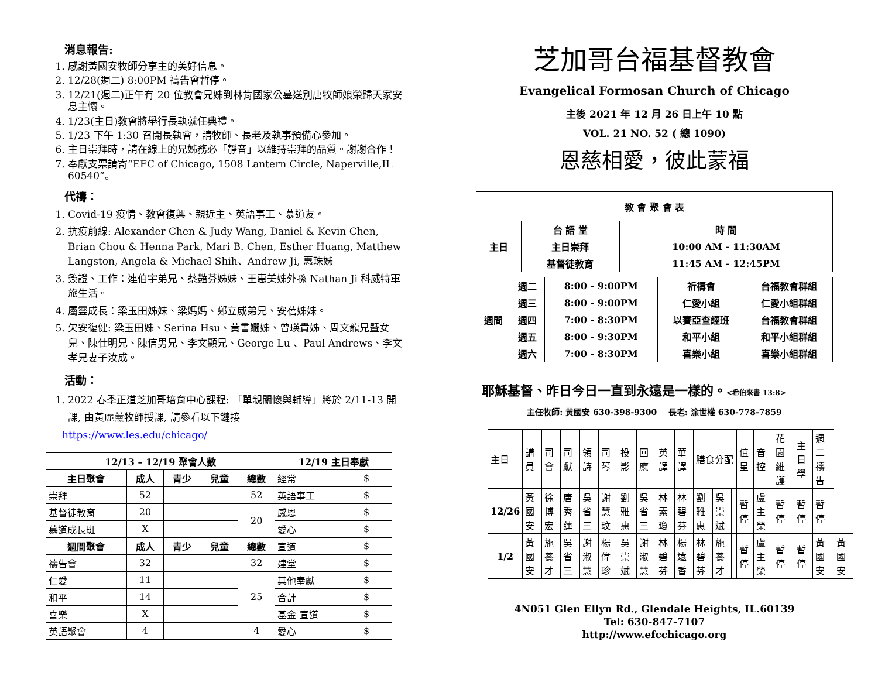消息報告:
1. 感謝黃國安牧師分享主的美好信息。
2. 12/28(週二) 8:00PM 禱告會暫停。
3. 12/21(週二)正午有 20 位教會兄姊到林肯國家公墓送別唐牧師娘榮歸天家安息主懷。
4. 1/23(主日)教會將舉行長執就任典禮。
5. 1/23 下午 1:30 召開長執會，請牧師、長老及執事預備心參加。
6. 主日崇拜時，請在線上的兄姊務必「靜音」以維持崇拜的品質。謝謝合作！
7. 奉獻支票請寄“EFC of Chicago, 1508 Lantern Circle, Naperville,IL 60540”。
代禱：
1. Covid-19 疫情、教會復興、親近主、英語事工、慕道友。
2. 抗疫前線: Alexander Chen & Judy Wang, Daniel & Kevin Chen, Brian Chou & Henna Park, Mari B. Chen, Esther Huang, Matthew Langston, Angela & Michael Shih、Andrew Ji, 惠珠姊
3. 簽證、工作：連伯宇弟兄、蔡豔芬姊妹、王惠美姊外孫 Nathan Ji 科威特軍旅生活。
4. 屬靈成長：梁玉田姊妹、梁媽媽、鄭立威弟兄、安蓓姊妹。
5. 欠安復健: 梁玉田姊、Serina Hsu、黃書嫺姊、曾瑛貴姊、周文龍兄暨女兒、陳仕明兄、陳信男兄、李文顯兄、George Lu 、Paul Andrews、李文孝兄妻子汝成。
活動：
1. 2022 春季正道芝加哥培育中心課程: 「單親關懷與輔導」將於 2/11-13 開課, 由黃麗薰牧師授課, 請參看以下鏈接
https://www.les.edu/chicago/
| 12/13 – 12/19 聚會人數 | | | | | 12/19 主日奉獻 | | |
| --- | --- | --- | --- | --- | --- | --- | --- |
| 主日聚會 | 成人 | 青少 | 兒童 | 總數 | 經常 | $ | |
| 崇拜 | 52 | | | 52 | 英語事工 | $ | |
| 基督徒教育 | 20 | | | 20 | 感恩 | $ | |
| 慕道成長班 | X | | | | 愛心 | $ | |
| 週間聚會 | 成人 | 青少 | 兒童 | 總數 | 宣道 | $ | |
| 禱告會 | 32 | | | 32 | 建堂 | $ | |
| 仁愛 | 11 | | | 25 | 其他奉獻 | $ | |
| 和平 | 14 | | | | 合計 | $ | |
| 喜樂 | X | | | | 基金 宣道 | $ | |
| 英語聚會 | 4 | | | 4 | 愛心 | $ | |
芝加哥台福基督教會
Evangelical Formosan Church of Chicago
主後 2021 年 12 月 26 日上午 10 點
VOL. 21 NO. 52 ( 總 1090)
恩慈相愛，彼此蒙福
| 教 會 聚 會 表 | | |
| --- | --- | --- |
| 主日 | 台 語 堂 | 時 間 |
| | 主日崇拜 | 10:00 AM - 11:30AM |
| | 基督徒教育 | 11:45 AM - 12:45PM |
| 週間 | 週二 | 8:00 - 9:00PM | 祈禱會 | 台福教會群組 |
| --- | --- | --- | --- | --- |
| | 週三 | 8:00 - 9:00PM | 仁愛小組 | 仁愛小組群組 |
| | 週四 | 7:00 - 8:30PM | 以賽亞查經班 | 台福教會群組 |
| | 週五 | 8:00 - 9:30PM | 和平小組 | 和平小組群組 |
| | 週六 | 7:00 - 8:30PM | 喜樂小組 | 喜樂小組群組 |
耶穌基督、昨日今日一直到永遠是一樣的。<希伯來書 13:8>
主任牧師: 黃國安 630-398-9300 長老: 涂世權 630-778-7859
| 主日 | 講員 | 司會 | 司獻 | 領詩 | 司琴 | 投影 | 回應 | 英譯 | 華譯 | 膳食分配 | | | 值星 | 音控 | 花園維護 | 主日學 | 週二禱告 | |
| 12/26 | 黃國安 | 徐博宏 | 唐秀蓮 | 吳省三 | 謝慧玟 | 劉雅惠 | 吳省三 | 林素瓊 | 林碧芬 | 劉雅惠 | 吳崇斌 | | 暫停 | 盧主榮 | 暫停 | 暫停 | 暫停 | |
| 1/2 | 黃國安 | 施養才 | 吳省三 | 謝淑慧 | 楊偉珍 | 吳崇斌 | 謝淑慧 | 林碧芬 | 楊遠香 | 林碧芬 | 施養才 | | 暫停 | 盧主榮 | 暫停 | 暫停 | 黃國安 | 黃國安 |
4N051 Glen Ellyn Rd., Glendale Heights, IL.60139
Tel: 630-847-7107
http://www.efcchicago.org